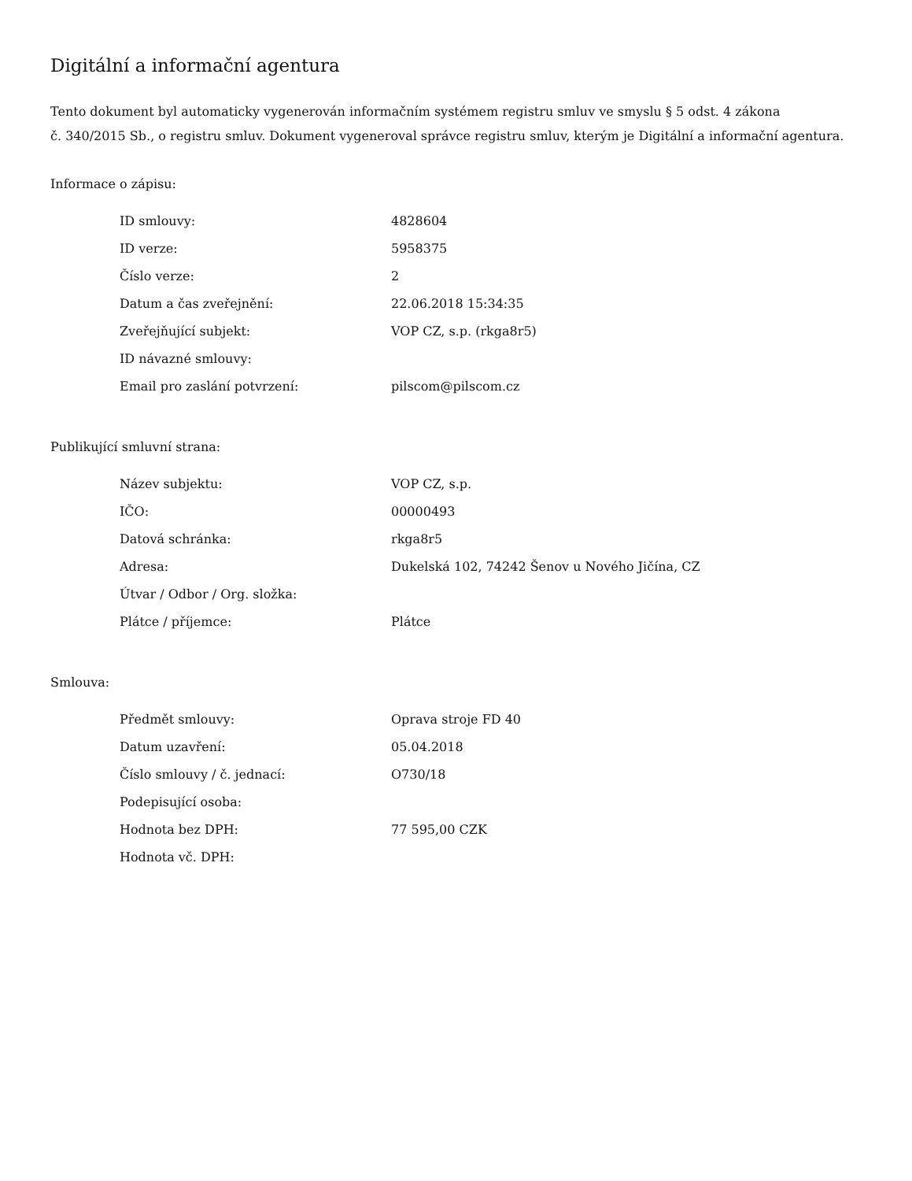Digitální a informační agentura
Tento dokument byl automaticky vygenerován informačním systémem registru smluv ve smyslu § 5 odst. 4 zákona
č. 340/2015 Sb., o registru smluv. Dokument vygeneroval správce registru smluv, kterým je Digitální a informační agentura.
Informace o zápisu:
| ID smlouvy: | 4828604 |
| ID verze: | 5958375 |
| Číslo verze: | 2 |
| Datum a čas zveřejnění: | 22.06.2018 15:34:35 |
| Zveřejňující subjekt: | VOP CZ, s.p. (rkga8r5) |
| ID návazné smlouvy: | |
| Email pro zaslání potvrzení: | pilscom@pilscom.cz |
Publikující smluvní strana:
| Název subjektu: | VOP CZ, s.p. |
| IČO: | 00000493 |
| Datová schránka: | rkga8r5 |
| Adresa: | Dukelská 102, 74242 Šenov u Nového Jičína, CZ |
| Útvar / Odbor / Org. složka: | |
| Plátce / příjemce: | Plátce |
Smlouva:
| Předmět smlouvy: | Oprava stroje FD 40 |
| Datum uzavření: | 05.04.2018 |
| Číslo smlouvy / č. jednací: | O730/18 |
| Podepisující osoba: | |
| Hodnota bez DPH: | 77 595,00 CZK |
| Hodnota vč. DPH: | |